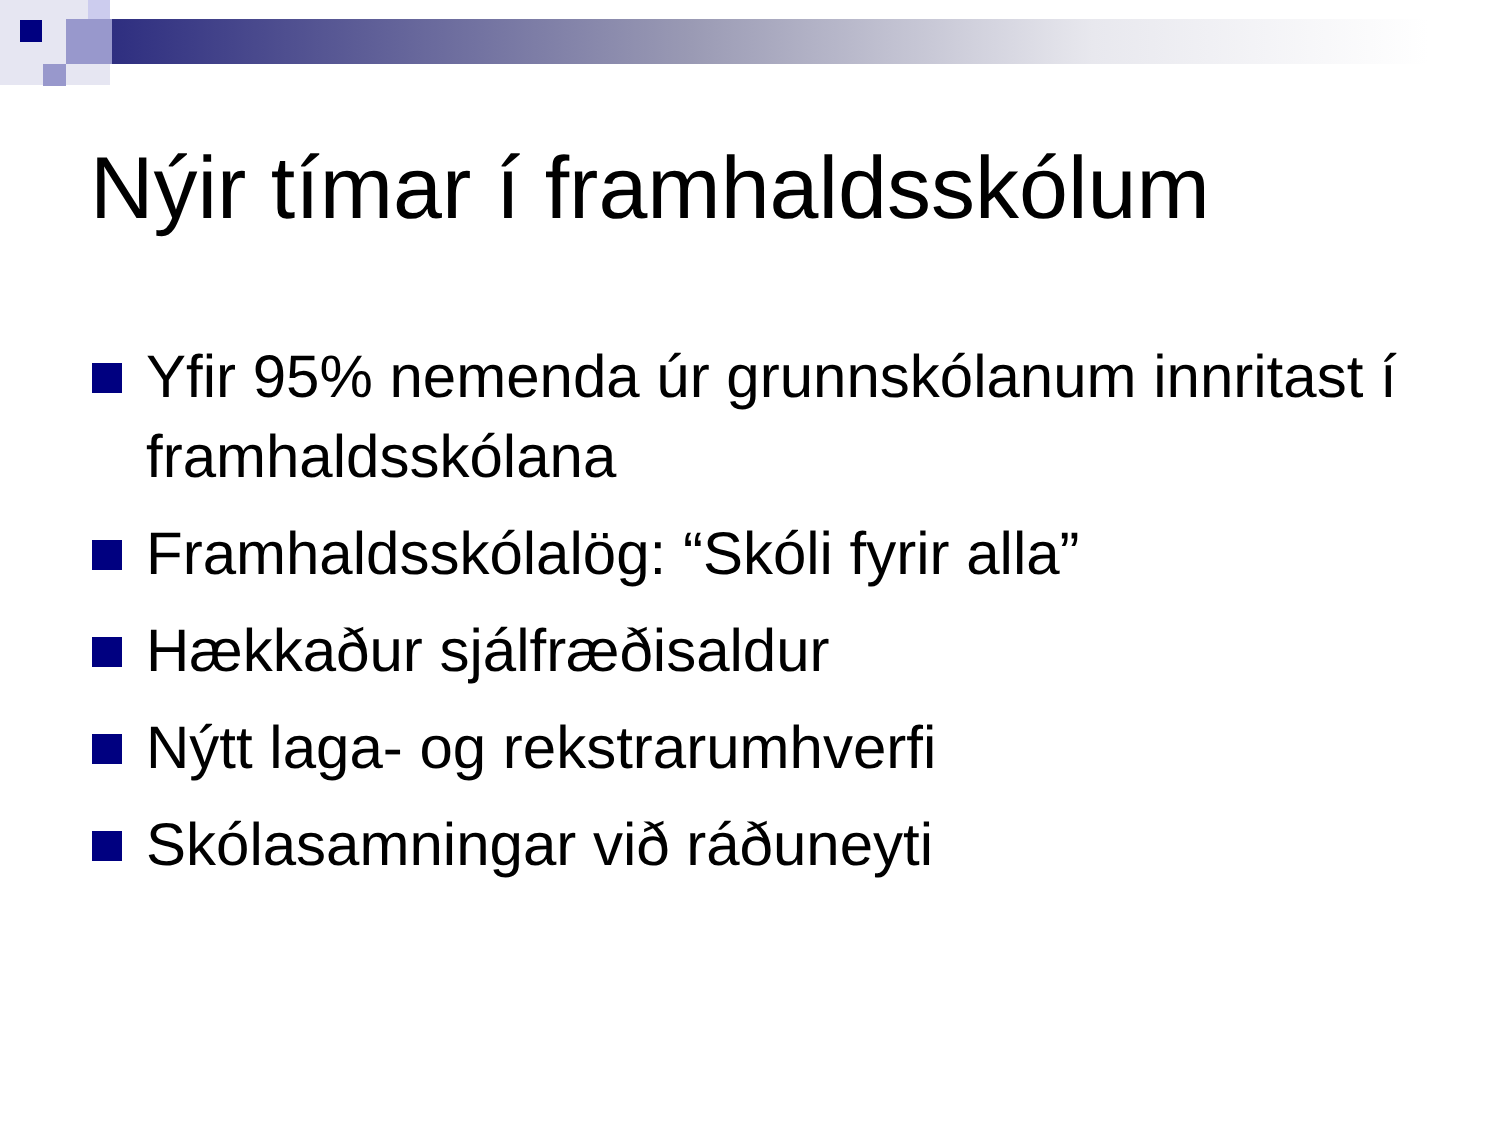Nýir tímar í framhaldsskólum
Yfir 95% nemenda úr grunnskólanum innritast í framhaldsskólana
Framhaldsskólalög: “Skóli fyrir alla”
Hækkaður sjálfræðisaldur
Nýtt laga- og rekstrarumhverfi
Skólasamningar við ráðuneyti